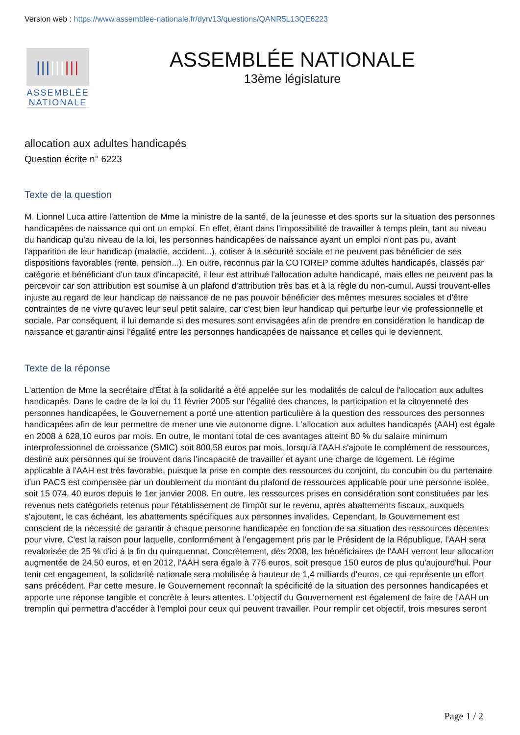Version web : https://www.assemblee-nationale.fr/dyn/13/questions/QANR5L13QE6223
|||||||||
ASSEMBLÉE
NATIONALE
ASSEMBLÉE NATIONALE
13ème législature
allocation aux adultes handicapés
Question écrite n° 6223
Texte de la question
M. Lionnel Luca attire l'attention de Mme la ministre de la santé, de la jeunesse et des sports sur la situation des personnes handicapées de naissance qui ont un emploi. En effet, étant dans l'impossibilité de travailler à temps plein, tant au niveau du handicap qu'au niveau de la loi, les personnes handicapées de naissance ayant un emploi n'ont pas pu, avant l'apparition de leur handicap (maladie, accident...), cotiser à la sécurité sociale et ne peuvent pas bénéficier de ses dispositions favorables (rente, pension...). En outre, reconnus par la COTOREP comme adultes handicapés, classés par catégorie et bénéficiant d'un taux d'incapacité, il leur est attribué l'allocation adulte handicapé, mais elles ne peuvent pas la percevoir car son attribution est soumise à un plafond d'attribution très bas et à la règle du non-cumul. Aussi trouvent-elles injuste au regard de leur handicap de naissance de ne pas pouvoir bénéficier des mêmes mesures sociales et d'être contraintes de ne vivre qu'avec leur seul petit salaire, car c'est bien leur handicap qui perturbe leur vie professionnelle et sociale. Par conséquent, il lui demande si des mesures sont envisagées afin de prendre en considération le handicap de naissance et garantir ainsi l'égalité entre les personnes handicapées de naissance et celles qui le deviennent.
Texte de la réponse
L'attention de Mme la secrétaire d'État à la solidarité a été appelée sur les modalités de calcul de l'allocation aux adultes handicapés. Dans le cadre de la loi du 11 février 2005 sur l'égalité des chances, la participation et la citoyenneté des personnes handicapées, le Gouvernement a porté une attention particulière à la question des ressources des personnes handicapées afin de leur permettre de mener une vie autonome digne. L'allocation aux adultes handicapés (AAH) est égale en 2008 à 628,10 euros par mois. En outre, le montant total de ces avantages atteint 80 % du salaire minimum interprofessionnel de croissance (SMIC) soit 800,58 euros par mois, lorsqu'à l'AAH s'ajoute le complément de ressources, destiné aux personnes qui se trouvent dans l'incapacité de travailler et ayant une charge de logement. Le régime applicable à l'AAH est très favorable, puisque la prise en compte des ressources du conjoint, du concubin ou du partenaire d'un PACS est compensée par un doublement du montant du plafond de ressources applicable pour une personne isolée, soit 15 074, 40 euros depuis le 1er janvier 2008. En outre, les ressources prises en considération sont constituées par les revenus nets catégoriels retenus pour l'établissement de l'impôt sur le revenu, après abattements fiscaux, auxquels s'ajoutent, le cas échéant, les abattements spécifiques aux personnes invalides. Cependant, le Gouvernement est conscient de la nécessité de garantir à chaque personne handicapée en fonction de sa situation des ressources décentes pour vivre. C'est la raison pour laquelle, conformément à l'engagement pris par le Président de la République, l'AAH sera revalorisée de 25 % d'ici à la fin du quinquennat. Concrètement, dès 2008, les bénéficiaires de l'AAH verront leur allocation augmentée de 24,50 euros, et en 2012, l'AAH sera égale à 776 euros, soit presque 150 euros de plus qu'aujourd'hui. Pour tenir cet engagement, la solidarité nationale sera mobilisée à hauteur de 1,4 milliards d'euros, ce qui représente un effort sans précédent. Par cette mesure, le Gouvernement reconnaît la spécificité de la situation des personnes handicapées et apporte une réponse tangible et concrète à leurs attentes. L'objectif du Gouvernement est également de faire de l'AAH un tremplin qui permettra d'accéder à l'emploi pour ceux qui peuvent travailler. Pour remplir cet objectif, trois mesures seront
Page 1 / 2